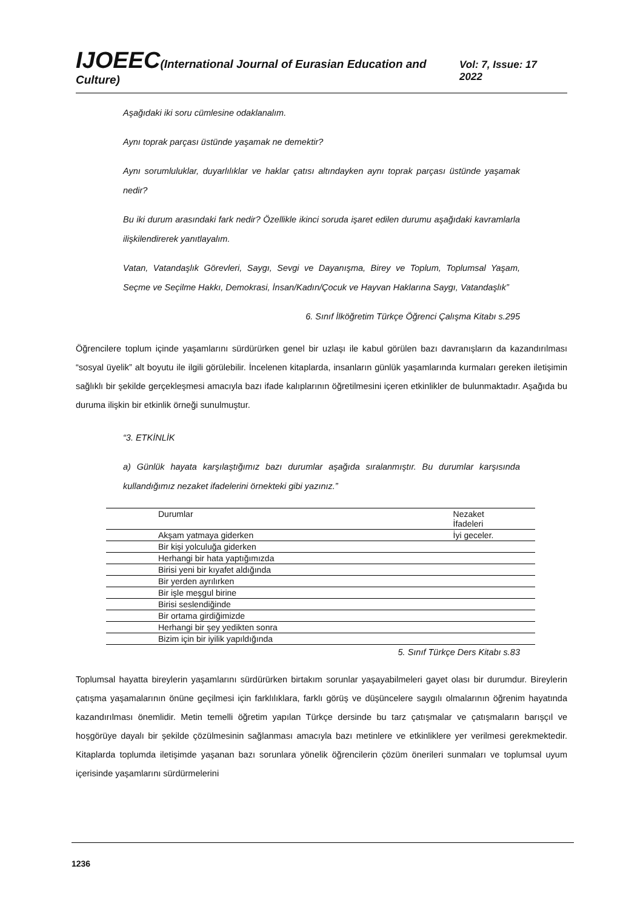IJOEEC(International Journal of Eurasian Education and Culture) Vol: 7, Issue: 17 2022
Aşağıdaki iki soru cümlesine odaklanalım.
Aynı toprak parçası üstünde yaşamak ne demektir?
Aynı sorumluluklar, duyarlılıklar ve haklar çatısı altındayken aynı toprak parçası üstünde yaşamak nedir?
Bu iki durum arasındaki fark nedir? Özellikle ikinci soruda işaret edilen durumu aşağıdaki kavramlarla ilişkilendirerek yanıtlayalım.
Vatan, Vatandaşlık Görevleri, Saygı, Sevgi ve Dayanışma, Birey ve Toplum, Toplumsal Yaşam, Seçme ve Seçilme Hakkı, Demokrasi, İnsan/Kadın/Çocuk ve Hayvan Haklarına Saygı, Vatandaşlık”
6. Sınıf İlköğretim Türkçe Öğrenci Çalışma Kitabı s.295
Öğrencilere toplum içinde yaşamlarını sürdürürken genel bir uzlaşı ile kabul görülen bazı davranışların da kazandırılması “sosyal üyelik” alt boyutu ile ilgili görülebilir. İncelenen kitaplarda, insanların günlük yaşamlarında kurmaları gereken iletişimin sağlıklı bir şekilde gerçekleşmesi amacıyla bazı ifade kalıplarının öğretilmesini içeren etkinlikler de bulunmaktadır. Aşağıda bu duruma ilişkin bir etkinlik örneği sunulmuştur.
“3. ETKİNLİK
a) Günlük hayata karşılaştığımız bazı durumlar aşağıda sıralanmıştır. Bu durumlar karşısında kullandığımız nezaket ifadelerini örnekteki gibi yazınız.”
| Durumlar | Nezaket İfadeleri |
| Akşam yatmaya giderken | İyi geceler. |
| Bir kişi yolculuğa giderken | |
| Herhangi bir hata yaptığımızda | |
| Birisi yeni bir kıyafet aldığında | |
| Bir yerden ayrılırken | |
| Bir işle meşgul birine | |
| Birisi seslendiğinde | |
| Bir ortama girdiğimizde | |
| Herhangi bir şey yedikten sonra | |
| Bizim için bir iyilik yapıldığında | |
5. Sınıf Türkçe Ders Kitabı s.83
Toplumsal hayatta bireylerin yaşamlarını sürdürürken birtakım sorunlar yaşayabilmeleri gayet olası bir durumdur. Bireylerin çatışma yaşamalarının önüne geçilmesi için farklılıklara, farklı görüş ve düşüncelere saygılı olmalarının öğrenim hayatında kazandırılması önemlidir. Metin temelli öğretim yapılan Türkçe dersinde bu tarz çatışmalar ve çatışmaların barışçıl ve hoşgörüye dayalı bir şekilde çözülmesinin sağlanması amacıyla bazı metinlere ve etkinliklere yer verilmesi gerekmektedir. Kitaplarda toplumda iletişimde yaşanan bazı sorunlara yönelik öğrencilerin çözüm önerileri sunmaları ve toplumsal uyum içerisinde yaşamlarını sürdürmelerini
1236